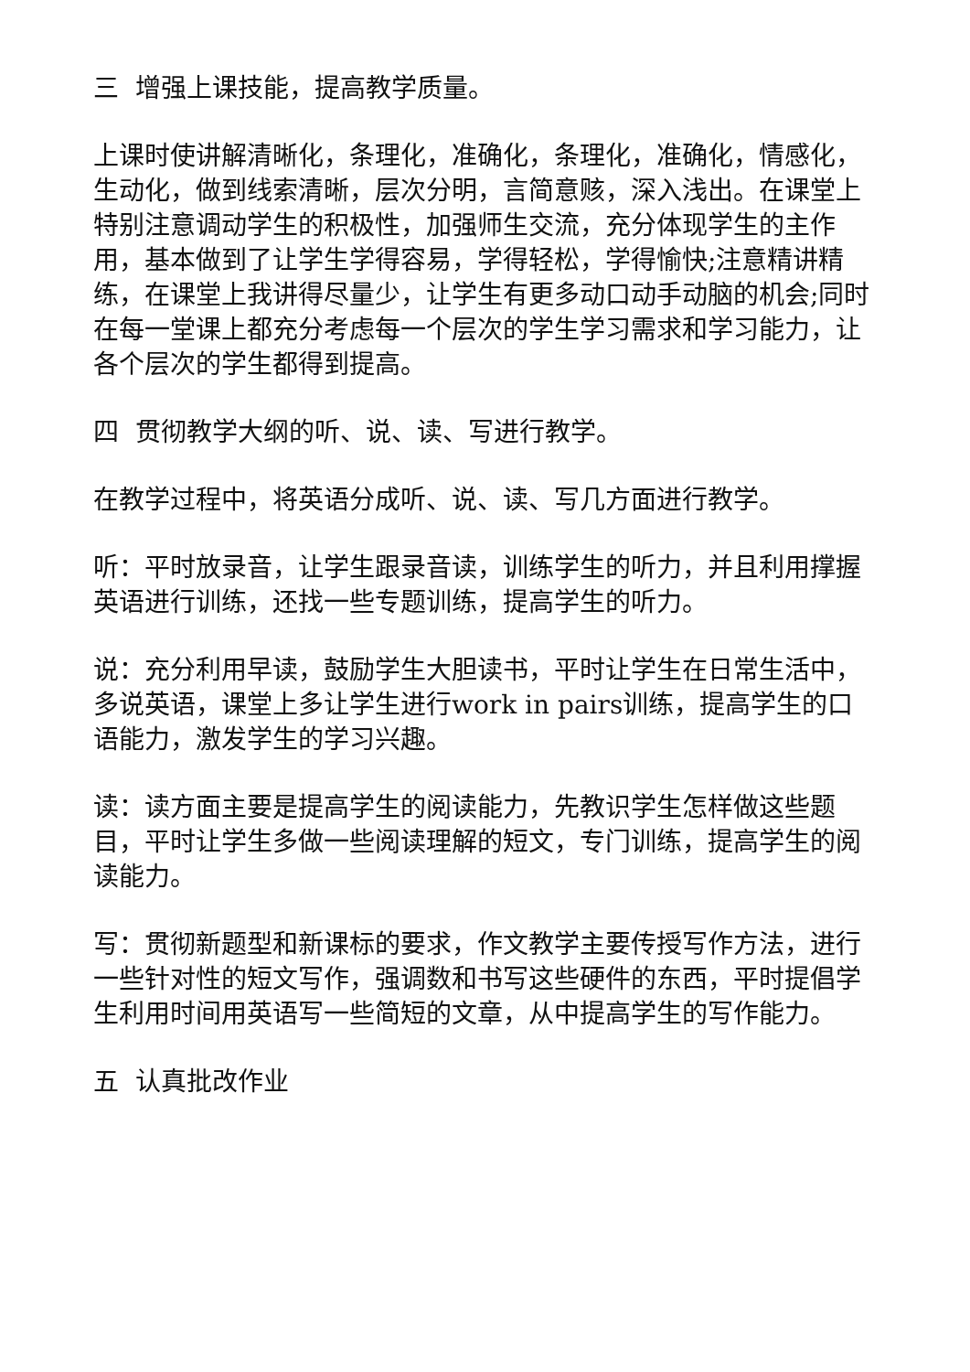三 增强上课技能，提高教学质量。
上课时使讲解清晰化，条理化，准确化，条理化，准确化，情感化，生动化，做到线索清晰，层次分明，言简意赅，深入浅出。在课堂上特别注意调动学生的积极性，加强师生交流，充分体现学生的主作用，基本做到了让学生学得容易，学得轻松，学得愉快;注意精讲精练，在课堂上我讲得尽量少，让学生有更多动口动手动脑的机会;同时在每一堂课上都充分考虑每一个层次的学生学习需求和学习能力，让各个层次的学生都得到提高。
四 贯彻教学大纲的听、说、读、写进行教学。
在教学过程中，将英语分成听、说、读、写几方面进行教学。
听：平时放录音，让学生跟录音读，训练学生的听力，并且利用撑握英语进行训练，还找一些专题训练，提高学生的听力。
说：充分利用早读，鼓励学生大胆读书，平时让学生在日常生活中，多说英语，课堂上多让学生进行work in pairs训练，提高学生的口语能力，激发学生的学习兴趣。
读：读方面主要是提高学生的阅读能力，先教识学生怎样做这些题目，平时让学生多做一些阅读理解的短文，专门训练，提高学生的阅读能力。
写：贯彻新题型和新课标的要求，作文教学主要传授写作方法，进行一些针对性的短文写作，强调数和书写这些硬件的东西，平时提倡学生利用时间用英语写一些简短的文章，从中提高学生的写作能力。
五 认真批改作业